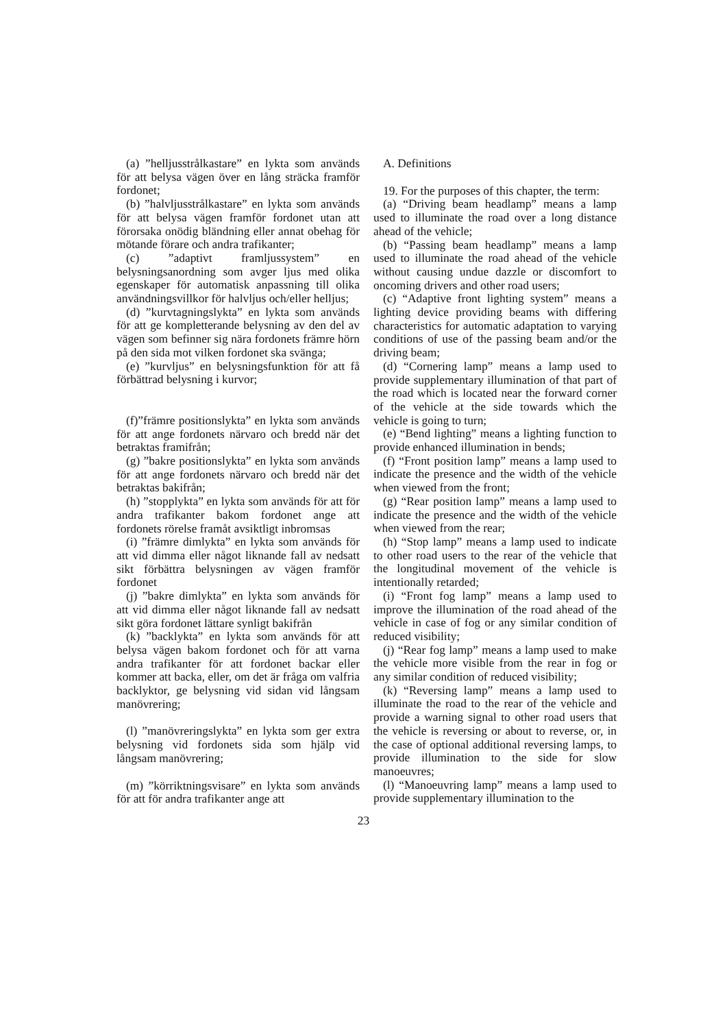(a) ”helljusstrålkastare” en lykta som används för att belysa vägen över en lång sträcka framför fordonet;
(b) ”halvljusstrålkastare” en lykta som används för att belysa vägen framför fordonet utan att förorsaka onödig bländning eller annat obehag för mötande förare och andra trafikanter;
(c) ”adaptivt framljussystem” en belysningsanordning som avger ljus med olika egenskaper för automatisk anpassning till olika användningsvillkor för halvljus och/eller helljus;
(d) ”kurvtagningslykta” en lykta som används för att ge kompletterande belysning av den del av vägen som befinner sig nära fordonets främre hörn på den sida mot vilken fordonet ska svänga;
(e) ”kurvljus” en belysningsfunktion för att få förbättrad belysning i kurvor;
(f)”främre positionslykta” en lykta som används för att ange fordonets närvaro och bredd när det betraktas framifrån;
(g) ”bakre positionslykta” en lykta som används för att ange fordonets närvaro och bredd när det betraktas bakifrån;
(h) ”stopplykta” en lykta som används för att för andra trafikanter bakom fordonet ange att fordonets rörelse framåt avsiktligt inbromsas
(i) ”främre dimlykta” en lykta som används för att vid dimma eller något liknande fall av nedsatt sikt förbättra belysningen av vägen framför fordonet
(j) ”bakre dimlykta” en lykta som används för att vid dimma eller något liknande fall av nedsatt sikt göra fordonet lättare synligt bakifrån
(k) ”backlykta” en lykta som används för att belysa vägen bakom fordonet och för att varna andra trafikanter för att fordonet backar eller kommer att backa, eller, om det är fråga om valfria backlyktor, ge belysning vid sidan vid långsam manövrering;
(l) ”manövreringslykta” en lykta som ger extra belysning vid fordonets sida som hjälp vid långsam manövrering;
(m) ”körriktningsvisare” en lykta som används för att för andra trafikanter ange att
A. Definitions
19. For the purposes of this chapter, the term:
(a) “Driving beam headlamp” means a lamp used to illuminate the road over a long distance ahead of the vehicle;
(b) “Passing beam headlamp” means a lamp used to illuminate the road ahead of the vehicle without causing undue dazzle or discomfort to oncoming drivers and other road users;
(c) “Adaptive front lighting system” means a lighting device providing beams with differing characteristics for automatic adaptation to varying conditions of use of the passing beam and/or the driving beam;
(d) “Cornering lamp” means a lamp used to provide supplementary illumination of that part of the road which is located near the forward corner of the vehicle at the side towards which the vehicle is going to turn;
(e) “Bend lighting” means a lighting function to provide enhanced illumination in bends;
(f) “Front position lamp” means a lamp used to indicate the presence and the width of the vehicle when viewed from the front;
(g) “Rear position lamp” means a lamp used to indicate the presence and the width of the vehicle when viewed from the rear;
(h) “Stop lamp” means a lamp used to indicate to other road users to the rear of the vehicle that the longitudinal movement of the vehicle is intentionally retarded;
(i) “Front fog lamp” means a lamp used to improve the illumination of the road ahead of the vehicle in case of fog or any similar condition of reduced visibility;
(j) “Rear fog lamp” means a lamp used to make the vehicle more visible from the rear in fog or any similar condition of reduced visibility;
(k) “Reversing lamp” means a lamp used to illuminate the road to the rear of the vehicle and provide a warning signal to other road users that the vehicle is reversing or about to reverse, or, in the case of optional additional reversing lamps, to provide illumination to the side for slow manoeuvres;
(l) “Manoeuvring lamp” means a lamp used to provide supplementary illumination to the
23